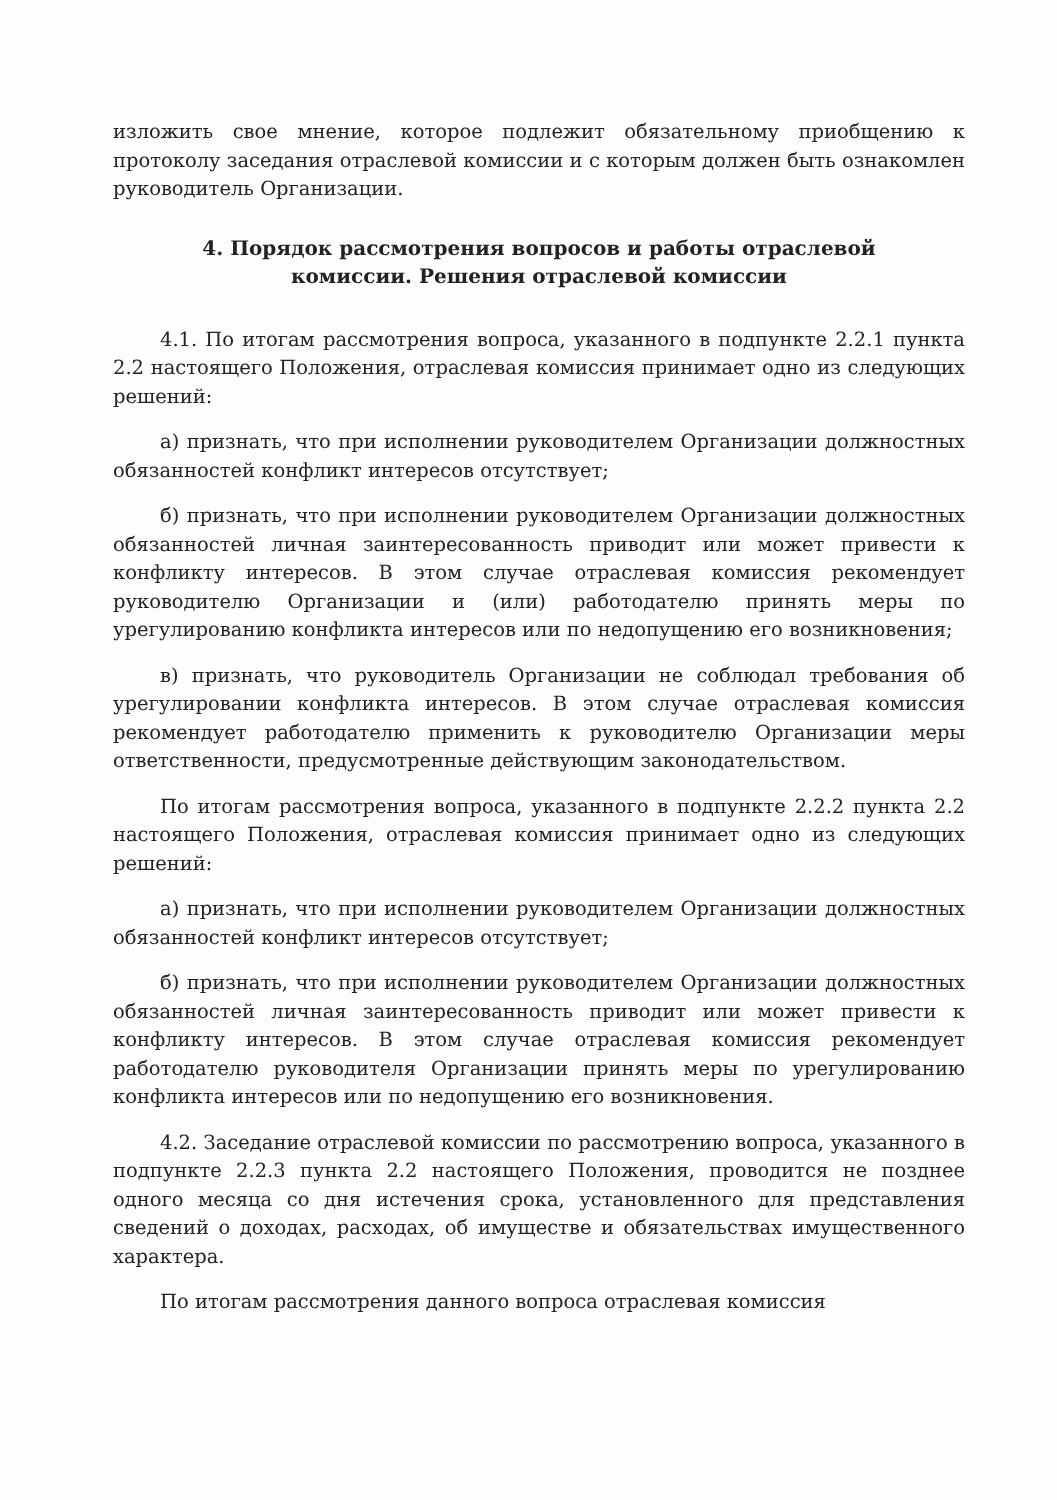изложить свое мнение, которое подлежит обязательному приобщению к протоколу заседания отраслевой комиссии и с которым должен быть ознакомлен руководитель Организации.
4. Порядок рассмотрения вопросов и работы отраслевой
комиссии. Решения отраслевой комиссии
4.1. По итогам рассмотрения вопроса, указанного в подпункте 2.2.1 пункта 2.2 настоящего Положения, отраслевая комиссия принимает одно из следующих решений:
а) признать, что при исполнении руководителем Организации должностных обязанностей конфликт интересов отсутствует;
б) признать, что при исполнении руководителем Организации должностных обязанностей личная заинтересованность приводит или может привести к конфликту интересов. В этом случае отраслевая комиссия рекомендует руководителю Организации и (или) работодателю принять меры по урегулированию конфликта интересов или по недопущению его возникновения;
в) признать, что руководитель Организации не соблюдал требования об урегулировании конфликта интересов. В этом случае отраслевая комиссия рекомендует работодателю применить к руководителю Организации меры ответственности, предусмотренные действующим законодательством.
По итогам рассмотрения вопроса, указанного в подпункте 2.2.2 пункта 2.2 настоящего Положения, отраслевая комиссия принимает одно из следующих решений:
а) признать, что при исполнении руководителем Организации должностных обязанностей конфликт интересов отсутствует;
б) признать, что при исполнении руководителем Организации должностных обязанностей личная заинтересованность приводит или может привести к конфликту интересов. В этом случае отраслевая комиссия рекомендует работодателю руководителя Организации принять меры по урегулированию конфликта интересов или по недопущению его возникновения.
4.2. Заседание отраслевой комиссии по рассмотрению вопроса, указанного в подпункте 2.2.3 пункта 2.2 настоящего Положения, проводится не позднее одного месяца со дня истечения срока, установленного для представления сведений о доходах, расходах, об имуществе и обязательствах имущественного характера.
По итогам рассмотрения данного вопроса отраслевая комиссия